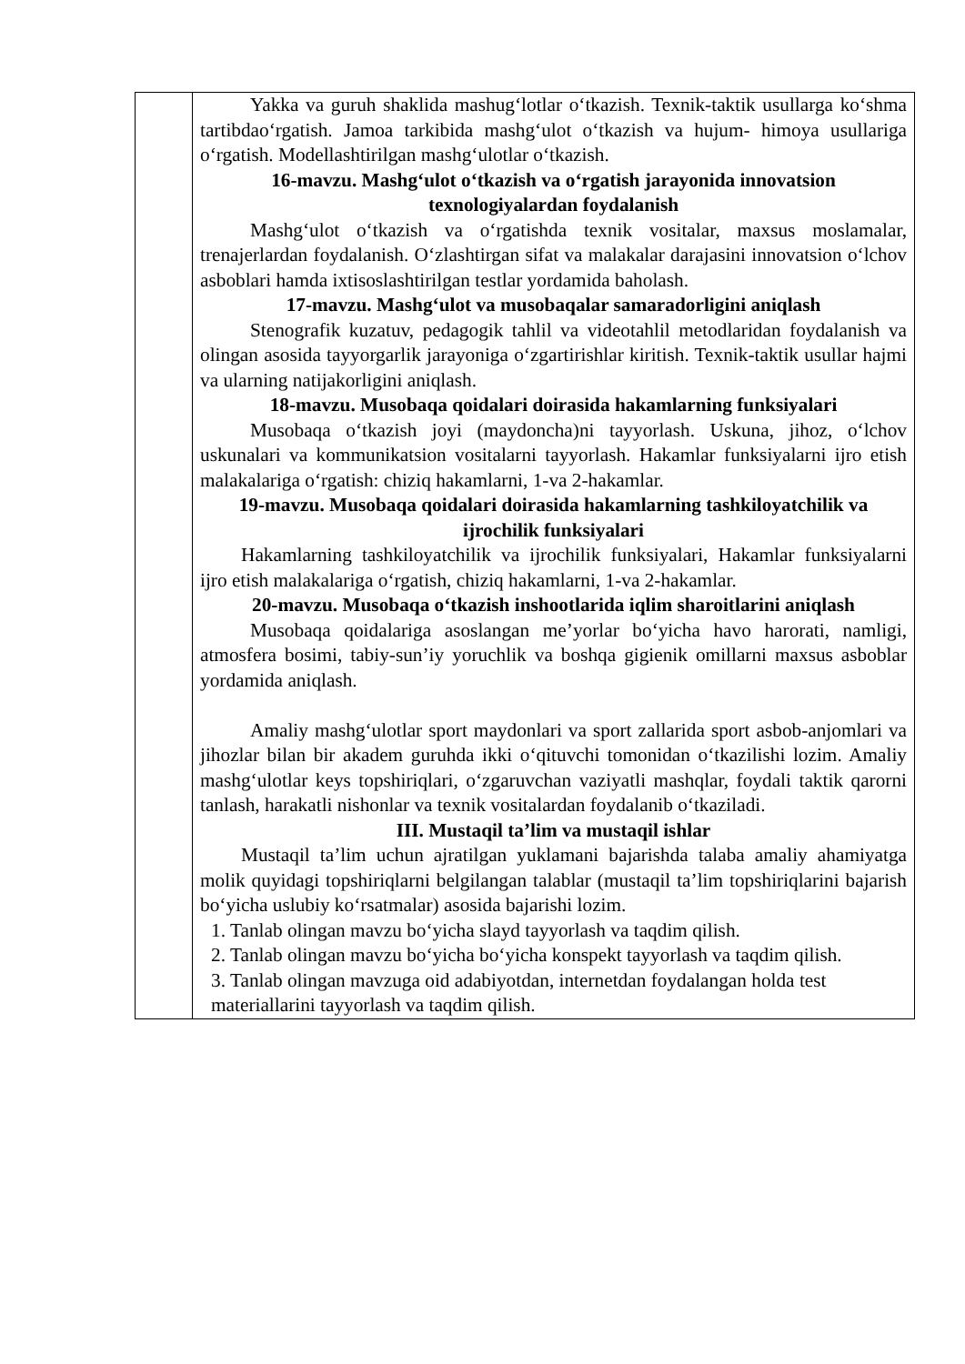| | Yakka va guruh shaklida mashug‘lotlar o‘tkazish. Texnik-taktik usullarga ko‘shma tartibdao‘rgatish. Jamoa tarkibida mashg‘ulot o‘tkazish va hujum- himoya usullariga o‘rgatish. Modellashtirilgan mashg‘ulotlar o‘tkazish. 16-mavzu. Mashg‘ulot o‘tkazish va o‘rgatish jarayonida innovatsion texnologiyalardan foydalanish Mashg‘ulot o‘tkazish va o‘rgatishda texnik vositalar, maxsus moslamalar, trenajerlardan foydalanish. O‘zlashtirgan sifat va malakalar darajasini innovatsion o‘lchov asboblari hamda ixtisoslashtirilgan testlar yordamida baholash. 17-mavzu. Mashg‘ulot va musobaqalar samaradorligini aniqlash Stenografik kuzatuv, pedagogik tahlil va videotahlil metodlaridan foydalanish va olingan asosida tayyorgarlik jarayoniga o‘zgartirishlar kiritish. Texnik-taktik usullar hajmi va ularning natijakorligini aniqlash. 18-mavzu. Musobaqa qoidalari doirasida hakamlarning funksiyalari Musobaqa o‘tkazish joyi (maydoncha)ni tayyorlash. Uskuna, jihoz, o‘lchov uskunalari va kommunikatsion vositalarni tayyorlash. Hakamlar funksiyalarni ijro etish malakalariga o‘rgatish: chiziq hakamlarni, 1-va 2-hakamlar. 19-mavzu. Musobaqa qoidalari doirasida hakamlarning tashkiloyatchilik va ijrochilik funksiyalari Hakamlarning tashkiloyatchilik va ijrochilik funksiyalari, Hakamlar funksiyalarni ijro etish malakalariga o‘rgatish, chiziq hakamlarni, 1-va 2-hakamlar. 20-mavzu. Musobaqa o‘tkazish inshootlarida iqlim sharoitlarini aniqlash Musobaqa qoidalariga asoslangan me’yorlar bo‘yicha havo harorati, namligi, atmosfera bosimi, tabiy-sun’iy yoruchlik va boshqa gigienik omillarni maxsus asboblar yordamida aniqlash. Amaliy mashg‘ulotlar sport maydonlari va sport zallarida sport asbob-anjomlari va jihozlar bilan bir akadem guruhda ikki o‘qituvchi tomonidan o‘tkazilishi lozim. Amaliy mashg‘ulotlar keys topshiriqlari, o‘zgaruvchan vaziyatli mashqlar, foydali taktik qarorni tanlash, harakatli nishonlar va texnik vositalardan foydalanib o‘tkaziladi. III. Mustaqil ta’lim va mustaqil ishlar Mustaqil ta’lim uchun ajratilgan yuklamani bajarishda talaba amaliy ahamiyatga molik quyidagi topshiriqlarni belgilangan talablar (mustaqil ta’lim topshiriqlarini bajarish bo‘yicha uslubiy ko‘rsatmalar) asosida bajarishi lozim. 1. Tanlab olingan mavzu bo‘yicha slayd tayyorlash va taqdim qilish. 2. Tanlab olingan mavzu bo‘yicha bo‘yicha konspekt tayyorlash va taqdim qilish. 3. Tanlab olingan mavzuga oid adabiyotdan, internetdan foydalangan holda test materiallarini tayyorlash va taqdim qilish. |